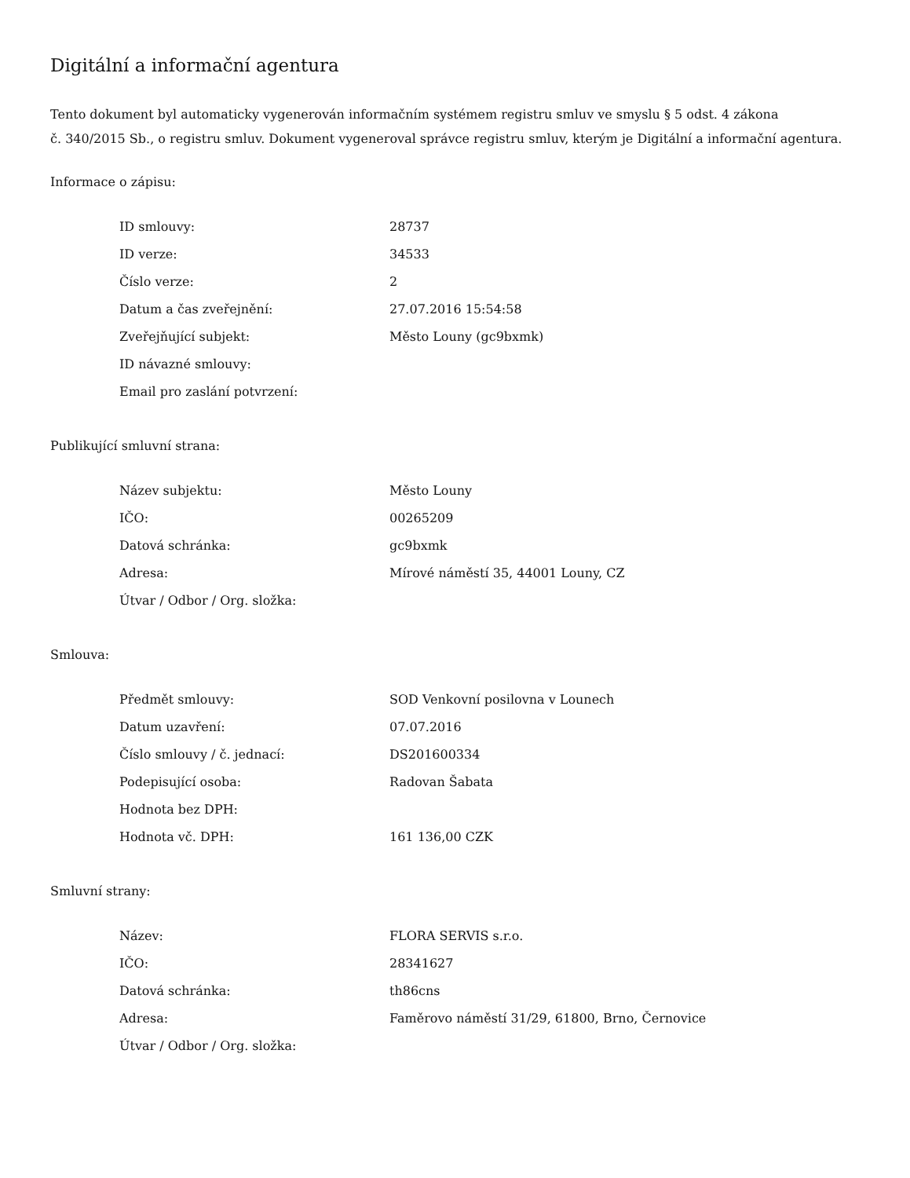Digitální a informační agentura
Tento dokument byl automaticky vygenerován informačním systémem registru smluv ve smyslu § 5 odst. 4 zákona
č. 340/2015 Sb., o registru smluv. Dokument vygeneroval správce registru smluv, kterým je Digitální a informační agentura.
Informace o zápisu:
| ID smlouvy: | 28737 |
| ID verze: | 34533 |
| Číslo verze: | 2 |
| Datum a čas zveřejnění: | 27.07.2016 15:54:58 |
| Zveřejňující subjekt: | Město Louny (gc9bxmk) |
| ID návazné smlouvy: | |
| Email pro zaslání potvrzení: | |
Publikující smluvní strana:
| Název subjektu: | Město Louny |
| IČO: | 00265209 |
| Datová schránka: | gc9bxmk |
| Adresa: | Mírové náměstí 35, 44001 Louny, CZ |
| Útvar / Odbor / Org. složka: | |
Smlouva:
| Předmět smlouvy: | SOD Venkovní posilovna v Lounech |
| Datum uzavření: | 07.07.2016 |
| Číslo smlouvy / č. jednací: | DS201600334 |
| Podepisující osoba: | Radovan Šabata |
| Hodnota bez DPH: | |
| Hodnota vč. DPH: | 161 136,00 CZK |
Smluvní strany:
| Název: | FLORA SERVIS s.r.o. |
| IČO: | 28341627 |
| Datová schránka: | th86cns |
| Adresa: | Faměrovo náměstí 31/29, 61800, Brno, Černovice |
| Útvar / Odbor / Org. složka: | |